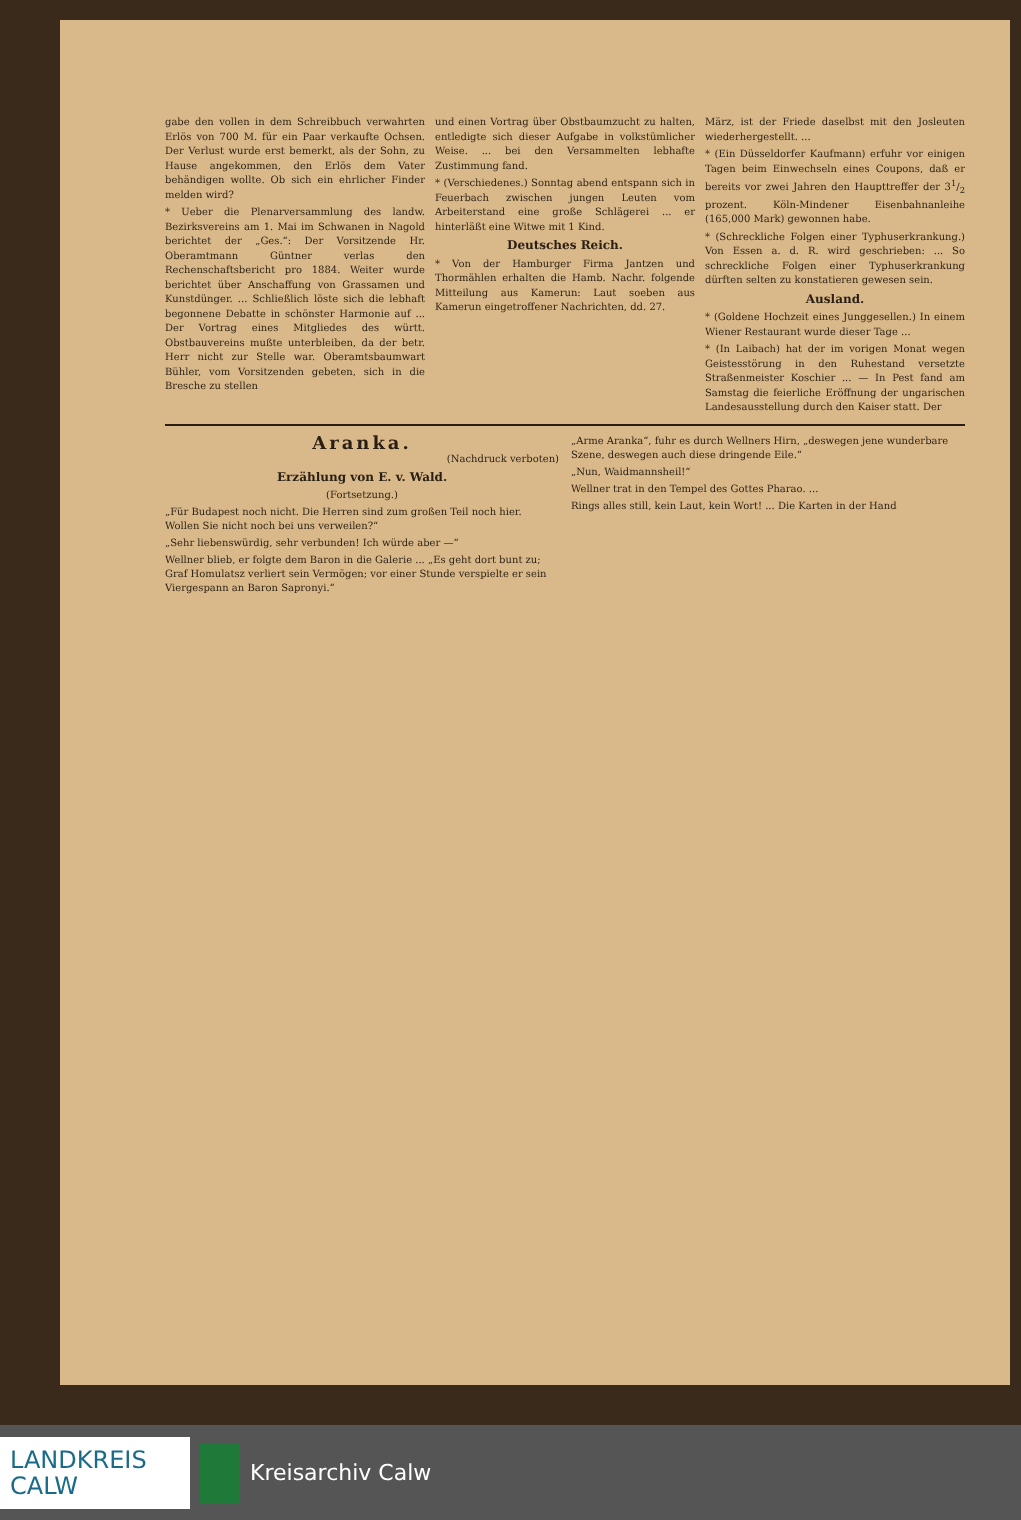gabe den vollen in dem Schreibbuch verwahrten Erlös von 700 M. für ein Paar verkaufte Ochsen. Der Verlust wurde erst bemerkt, als der Sohn, zu Hause angekommen, den Erlös dem Vater behändigen wollte. Ob sich ein ehrlicher Finder melden wird?
* Ueber die Plenarversammlung des landw. Bezirksvereins am 1. Mai im Schwanen in Nagold berichtet der „Ges.“: Der Vorsitzende Hr. Oberamtmann Güntner verlas den Rechenschaftsbericht pro 1884. Weiter wurde berichtet über Anschaffung von Grassamen und Kunstdünger. ... Schließlich löste sich die lebhaft begonnene Debatte in schönster Harmonie auf ... Der Vortrag eines Mitgliedes des württ. Obstbauvereins mußte unterbleiben, da der betr. Herr nicht zur Stelle war. Oberamtsbaumwart Bühler, vom Vorsitzenden gebeten, sich in die Bresche zu stellen
und einen Vortrag über Obstbaumzucht zu halten, entledigte sich dieser Aufgabe in volkstümlicher Weise. ... bei den Versammelten lebhafte Zustimmung fand.
* (Verschiedenes.) Sonntag abend entspann sich in Feuerbach zwischen jungen Leuten vom Arbeiterstand eine große Schlägerei ... er hinterläßt eine Witwe mit 1 Kind.
Deutsches Reich.
* Von der Hamburger Firma Jantzen und Thormählen erhalten die Hamb. Nachr. folgende Mitteilung aus Kamerun: Laut soeben aus Kamerun eingetroffener Nachrichten, dd. 27.
März, ist der Friede daselbst mit den Josleuten wiederhergestellt. ...
* (Ein Düsseldorfer Kaufmann) erfuhr vor einigen Tagen beim Einwechseln eines Coupons, daß er bereits vor zwei Jahren den Haupttreffer der 31/2 prozent. Köln-Mindener Eisenbahnanleihe (165,000 Mark) gewonnen habe.
* (Schreckliche Folgen einer Typhuserkrankung.) Von Essen a. d. R. wird geschrieben: ... So schreckliche Folgen einer Typhuserkrankung dürften selten zu konstatieren gewesen sein.
Ausland.
* (Goldene Hochzeit eines Junggesellen.) In einem Wiener Restaurant wurde dieser Tage ...
* (In Laibach) hat der im vorigen Monat wegen Geistesstörung in den Ruhestand versetzte Straßenmeister Koschier ... — In Pest fand am Samstag die feierliche Eröffnung der ungarischen Landesausstellung durch den Kaiser statt. Der
Aranka.
(Nachdruck verboten)
Erzählung von E. v. Wald.
(Fortsetzung.)
„Für Budapest noch nicht. Die Herren sind zum großen Teil noch hier. Wollen Sie nicht noch bei uns verweilen?“
„Sehr liebenswürdig, sehr verbunden! Ich würde aber —“
Wellner blieb, er folgte dem Baron in die Galerie ... „Es geht dort bunt zu; Graf Homulatsz verliert sein Vermögen; vor einer Stunde verspielte er sein Viergespann an Baron Sapronyi.“
„Arme Aranka“, fuhr es durch Wellners Hirn, „deswegen jene wunderbare Szene, deswegen auch diese dringende Eile.“
„Nun, Waidmannsheil!“
Wellner trat in den Tempel des Gottes Pharao. ...
Rings alles still, kein Laut, kein Wort! ... Die Karten in der Hand
LANDKREIS
CALW
Kreisarchiv Calw